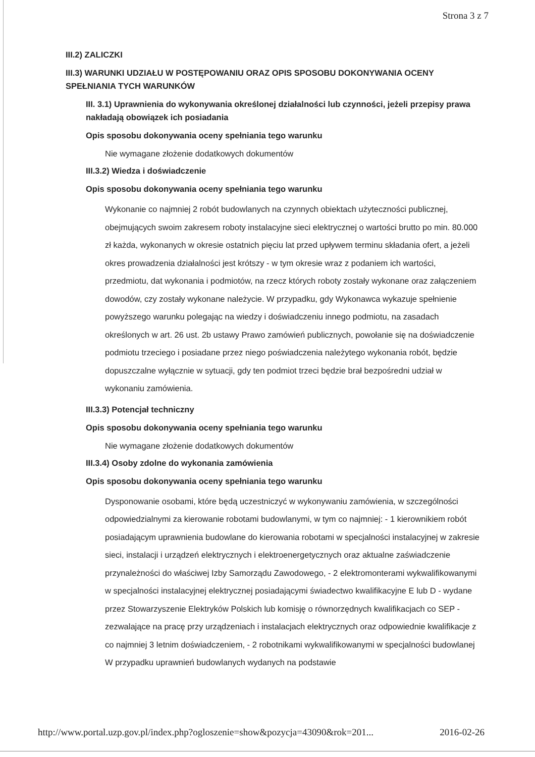Strona 3 z 7
III.2) ZALICZKI
III.3) WARUNKI UDZIAŁU W POSTĘPOWANIU ORAZ OPIS SPOSOBU DOKONYWANIA OCENY SPEŁNIANIA TYCH WARUNKÓW
III. 3.1) Uprawnienia do wykonywania określonej działalności lub czynności, jeżeli przepisy prawa nakładają obowiązek ich posiadania
Opis sposobu dokonywania oceny spełniania tego warunku
Nie wymagane złożenie dodatkowych dokumentów
III.3.2) Wiedza i doświadczenie
Opis sposobu dokonywania oceny spełniania tego warunku
Wykonanie co najmniej 2 robót budowlanych na czynnych obiektach użyteczności publicznej, obejmujących swoim zakresem roboty instalacyjne sieci elektrycznej o wartości brutto po min. 80.000 zł każda, wykonanych w okresie ostatnich pięciu lat przed upływem terminu składania ofert, a jeżeli okres prowadzenia działalności jest krótszy - w tym okresie wraz z podaniem ich wartości, przedmiotu, dat wykonania i podmiotów, na rzecz których roboty zostały wykonane oraz załączeniem dowodów, czy zostały wykonane należycie. W przypadku, gdy Wykonawca wykazuje spełnienie powyższego warunku polegając na wiedzy i doświadczeniu innego podmiotu, na zasadach określonych w art. 26 ust. 2b ustawy Prawo zamówień publicznych, powołanie się na doświadczenie podmiotu trzeciego i posiadane przez niego poświadczenia należytego wykonania robót, będzie dopuszczalne wyłącznie w sytuacji, gdy ten podmiot trzeci będzie brał bezpośredni udział w wykonaniu zamówienia.
III.3.3) Potencjał techniczny
Opis sposobu dokonywania oceny spełniania tego warunku
Nie wymagane złożenie dodatkowych dokumentów
III.3.4) Osoby zdolne do wykonania zamówienia
Opis sposobu dokonywania oceny spełniania tego warunku
Dysponowanie osobami, które będą uczestniczyć w wykonywaniu zamówienia, w szczególności odpowiedzialnymi za kierowanie robotami budowlanymi, w tym co najmniej: - 1 kierownikiem robót posiadającym uprawnienia budowlane do kierowania robotami w specjalności instalacyjnej w zakresie sieci, instalacji i urządzeń elektrycznych i elektroenergetycznych oraz aktualne zaświadczenie przynależności do właściwej Izby Samorządu Zawodowego, - 2 elektromonterami wykwalifikowanymi w specjalności instalacyjnej elektrycznej posiadającymi świadectwo kwalifikacyjne E lub D - wydane przez Stowarzyszenie Elektryków Polskich lub komisję o równorzędnych kwalifikacjach co SEP - zezwalające na pracę przy urządzeniach i instalacjach elektrycznych oraz odpowiednie kwalifikacje z co najmniej 3 letnim doświadczeniem, - 2 robotnikami wykwalifikowanymi w specjalności budowlanej W przypadku uprawnień budowlanych wydanych na podstawie
http://www.portal.uzp.gov.pl/index.php?ogloszenie=show&pozycja=43090&rok=201... 2016-02-26